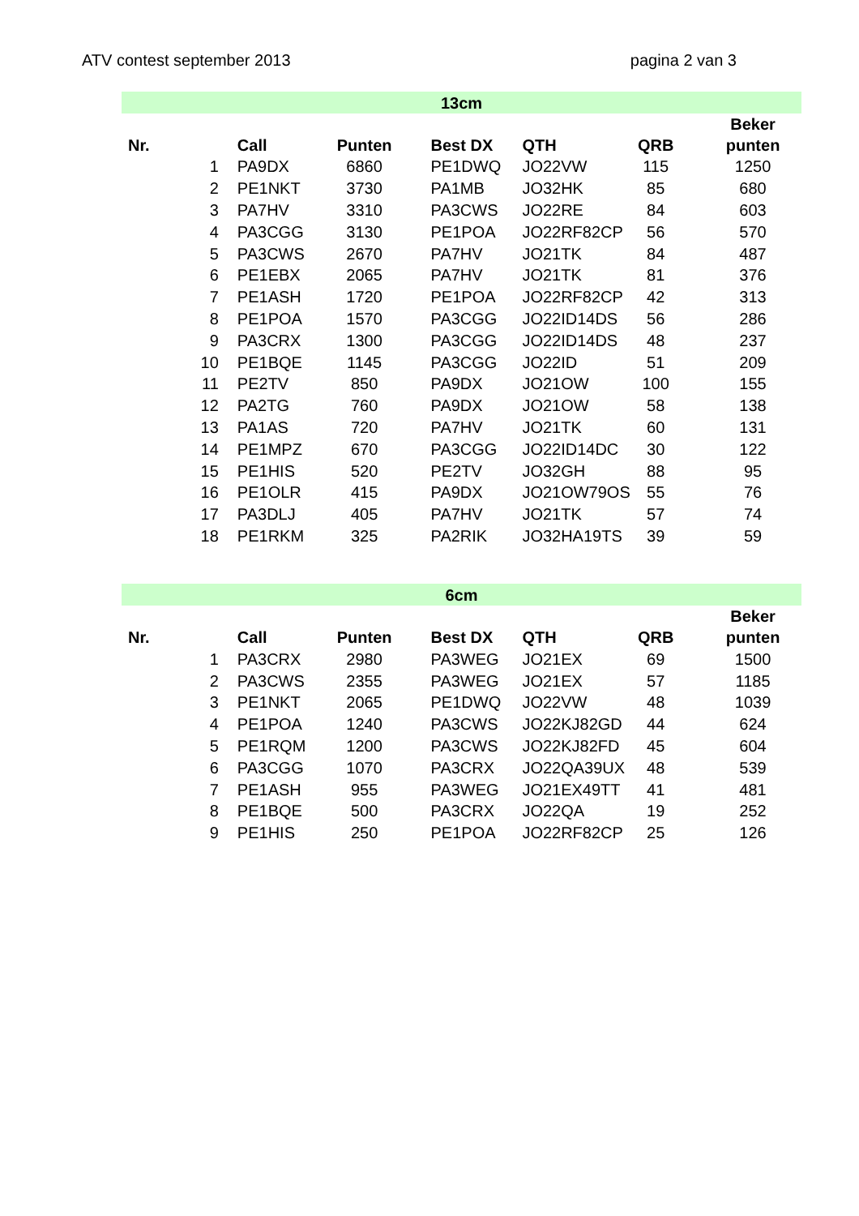ATV contest september 2013 pagina 2 van 3
| 13cm | | | | | | |
| Nr. | Call | Punten | Best DX | QTH | QRB | Beker punten |
| 1 | PA9DX | 6860 | PE1DWQ | JO22VW | 115 | 1250 |
| 2 | PE1NKT | 3730 | PA1MB | JO32HK | 85 | 680 |
| 3 | PA7HV | 3310 | PA3CWS | JO22RE | 84 | 603 |
| 4 | PA3CGG | 3130 | PE1POA | JO22RF82CP | 56 | 570 |
| 5 | PA3CWS | 2670 | PA7HV | JO21TK | 84 | 487 |
| 6 | PE1EBX | 2065 | PA7HV | JO21TK | 81 | 376 |
| 7 | PE1ASH | 1720 | PE1POA | JO22RF82CP | 42 | 313 |
| 8 | PE1POA | 1570 | PA3CGG | JO22ID14DS | 56 | 286 |
| 9 | PA3CRX | 1300 | PA3CGG | JO22ID14DS | 48 | 237 |
| 10 | PE1BQE | 1145 | PA3CGG | JO22ID | 51 | 209 |
| 11 | PE2TV | 850 | PA9DX | JO21OW | 100 | 155 |
| 12 | PA2TG | 760 | PA9DX | JO21OW | 58 | 138 |
| 13 | PA1AS | 720 | PA7HV | JO21TK | 60 | 131 |
| 14 | PE1MPZ | 670 | PA3CGG | JO22ID14DC | 30 | 122 |
| 15 | PE1HIS | 520 | PE2TV | JO32GH | 88 | 95 |
| 16 | PE1OLR | 415 | PA9DX | JO21OW79OS | 55 | 76 |
| 17 | PA3DLJ | 405 | PA7HV | JO21TK | 57 | 74 |
| 18 | PE1RKM | 325 | PA2RIK | JO32HA19TS | 39 | 59 |
| 6cm | | | | | | |
| Nr. | Call | Punten | Best DX | QTH | QRB | Beker punten |
| 1 | PA3CRX | 2980 | PA3WEG | JO21EX | 69 | 1500 |
| 2 | PA3CWS | 2355 | PA3WEG | JO21EX | 57 | 1185 |
| 3 | PE1NKT | 2065 | PE1DWQ | JO22VW | 48 | 1039 |
| 4 | PE1POA | 1240 | PA3CWS | JO22KJ82GD | 44 | 624 |
| 5 | PE1RQM | 1200 | PA3CWS | JO22KJ82FD | 45 | 604 |
| 6 | PA3CGG | 1070 | PA3CRX | JO22QA39UX | 48 | 539 |
| 7 | PE1ASH | 955 | PA3WEG | JO21EX49TT | 41 | 481 |
| 8 | PE1BQE | 500 | PA3CRX | JO22QA | 19 | 252 |
| 9 | PE1HIS | 250 | PE1POA | JO22RF82CP | 25 | 126 |